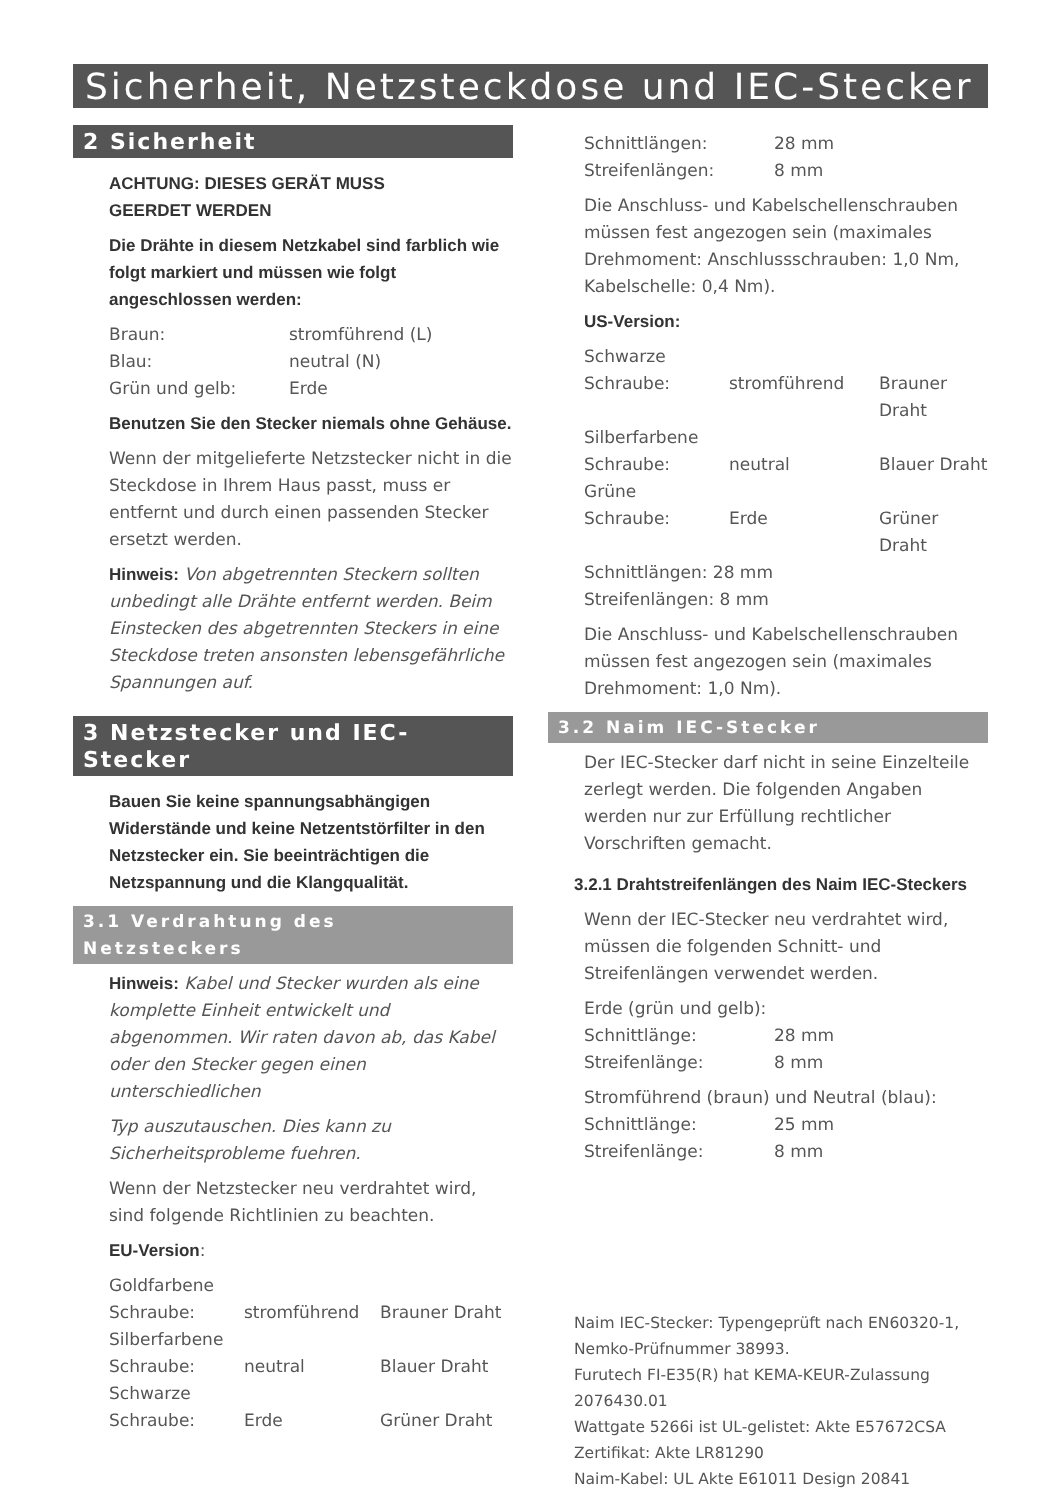Sicherheit, Netzsteckdose und IEC-Stecker
2 Sicherheit
ACHTUNG: DIESES GERÄT MUSS
GEERDET WERDEN
Die Drähte in diesem Netzkabel sind farblich wie folgt markiert und müssen wie folgt angeschlossen werden:
| Braun: | stromführend (L) |
| Blau: | neutral (N) |
| Grün und gelb: | Erde |
Benutzen Sie den Stecker niemals ohne Gehäuse.
Wenn der mitgelieferte Netzstecker nicht in die Steckdose in Ihrem Haus passt, muss er entfernt und durch einen passenden Stecker ersetzt werden.
Hinweis: Von abgetrennten Steckern sollten unbedingt alle Drähte entfernt werden. Beim Einstecken des abgetrennten Steckers in eine Steckdose treten ansonsten lebensgefährliche Spannungen auf.
3 Netzstecker und IEC-Stecker
Bauen Sie keine spannungsabhängigen Widerstände und keine Netzentstörfilter in den Netzstecker ein. Sie beeinträchtigen die Netzspannung und die Klangqualität.
3.1 Verdrahtung des Netzsteckers
Hinweis: Kabel und Stecker wurden als eine komplette Einheit entwickelt und abgenommen. Wir raten davon ab, das Kabel oder den Stecker gegen einen unterschiedlichen
Typ auszutauschen. Dies kann zu Sicherheitsprobleme fuehren.
Wenn der Netzstecker neu verdrahtet wird, sind folgende Richtlinien zu beachten.
EU-Version:
| Goldfarbene | | |
| Schraube: | stromführend | Brauner Draht |
| Silberfarbene | | |
| Schraube: | neutral | Blauer Draht |
| Schwarze | | |
| Schraube: | Erde | Grüner Draht |
| Schnittlängen: | 28 mm |
| Streifenlängen: | 8 mm |
Die Anschluss- und Kabelschellenschrauben müssen fest angezogen sein (maximales Drehmoment: Anschlussschrauben: 1,0 Nm, Kabelschelle: 0,4 Nm).
US-Version:
| Schwarze | | |
| Schraube: | stromführend | Brauner Draht |
| Silberfarbene | | |
| Schraube: | neutral | Blauer Draht |
| Grüne | | |
| Schraube: | Erde | Grüner Draht |
| Schnittlängen: 28 mm | | |
| Streifenlängen: 8 mm | | |
Die Anschluss- und Kabelschellenschrauben müssen fest angezogen sein (maximales Drehmoment: 1,0 Nm).
3.2 Naim IEC-Stecker
Der IEC-Stecker darf nicht in seine Einzelteile zerlegt werden. Die folgenden Angaben werden nur zur Erfüllung rechtlicher Vorschriften gemacht.
3.2.1 Drahtstreifenlängen des Naim IEC-Steckers
Wenn der IEC-Stecker neu verdrahtet wird, müssen die folgenden Schnitt- und Streifenlängen verwendet werden.
Erde (grün und gelb):
| Schnittlänge: | 28 mm |
| Streifenlänge: | 8 mm |
Stromführend (braun) und Neutral (blau):
| Schnittlänge: | 25 mm |
| Streifenlänge: | 8 mm |
Naim IEC-Stecker: Typengeprüft nach EN60320-1, Nemko-Prüfnummer 38993.
Furutech FI-E35(R) hat KEMA-KEUR-Zulassung 2076430.01
Wattgate 5266i ist UL-gelistet: Akte E57672CSA Zertifikat: Akte LR81290
Naim-Kabel: UL Akte E61011 Design 20841